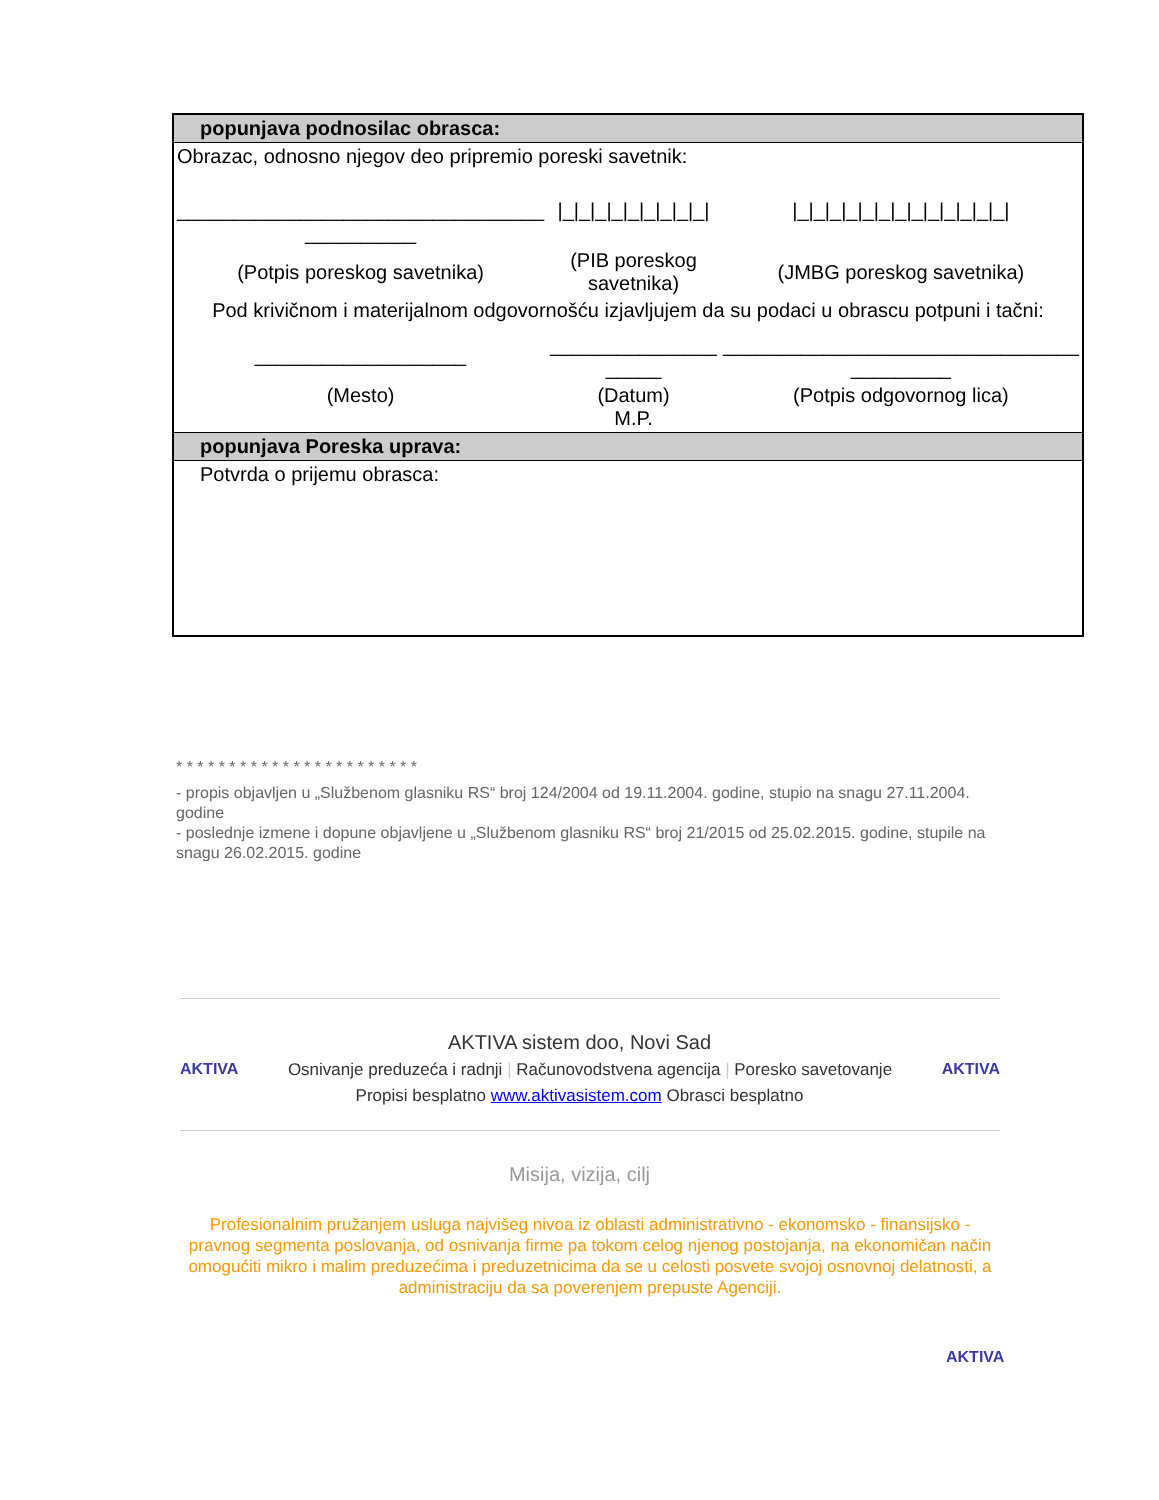| popunjava podnosilac obrasca: | | |
| Obrazac, odnosno njegov deo pripremio poreski savetnik: | | |
| _________________________________ __________ | /_/_/_/_/_/_/_/_/_/ | /_/_/_/_/_/_/_/_/_/_/_/_/_/ |
| (Potpis poreskog savetnika) | (PIB poreskog savetnika) | (JMBG poreskog savetnika) |
| Pod krivičnom i materijalnom odgovornošću izjavljujem da su podaci u obrascu potpuni i tačni: | | |
| ___________________ | _______________ _____ | ________________________________ _________ |
| (Mesto) | (Datum) M.P. | (Potpis odgovornog lica) |
| popunjava Poreska uprava: | | |
| Potvrda o prijemu obrasca: | | |
* * * * * * * * * * * * * * * * * * * * * * *
- propis objavljen u „Službenom glasniku RS“ broj 124/2004 od 19.11.2004. godine, stupio na snagu 27.11.2004. godine
- poslednje izmene i dopune objavljene u „Službenom glasniku RS“ broj 21/2015 od 25.02.2015. godine, stupile na snagu 26.02.2015. godine
AKTIVA sistem doo, Novi Sad
AKTIVA Osnivanje preduzeća i radnji | Računovodstvena agencija | Poresko savetovanje AKTIVA
Propisi besplatno www.aktivasistem.com Obrasci besplatno
Misija, vizija, cilj
Profesionalnim pružanjem usluga najvišeg nivoa iz oblasti administrativno - ekonomsko - finansijsko - pravnog segmenta poslovanja, od osnivanja firme pa tokom celog njenog postojanja, na ekonomičan način omogućiti mikro i malim preduzećima i preduzetnicima da se u celosti posvete svojoj osnovnoj delatnosti, a administraciju da sa poverenjem prepuste Agenciji.
AKTIVA